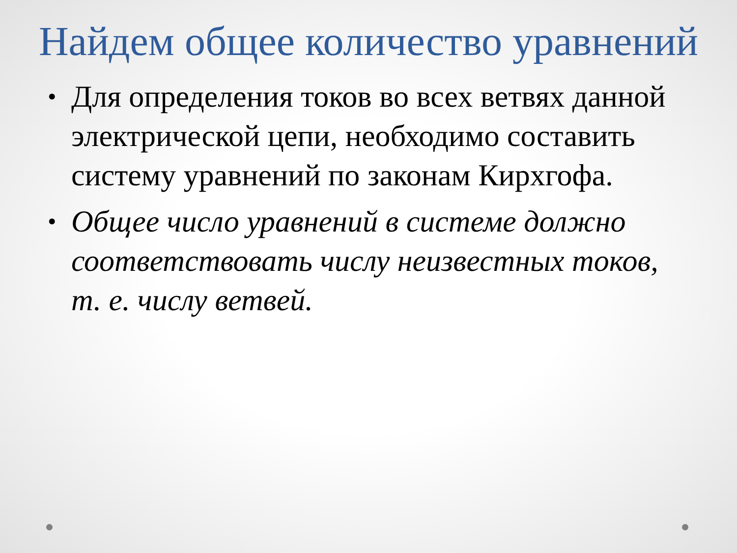Найдем общее количество уравнений
• Для определения токов во всех ветвях данной электрической цепи, необходимо составить систему уравнений по законам Кирхгофа.
• Общее число уравнений в системе должно соответствовать числу неизвестных токов, т. е. числу ветвей.